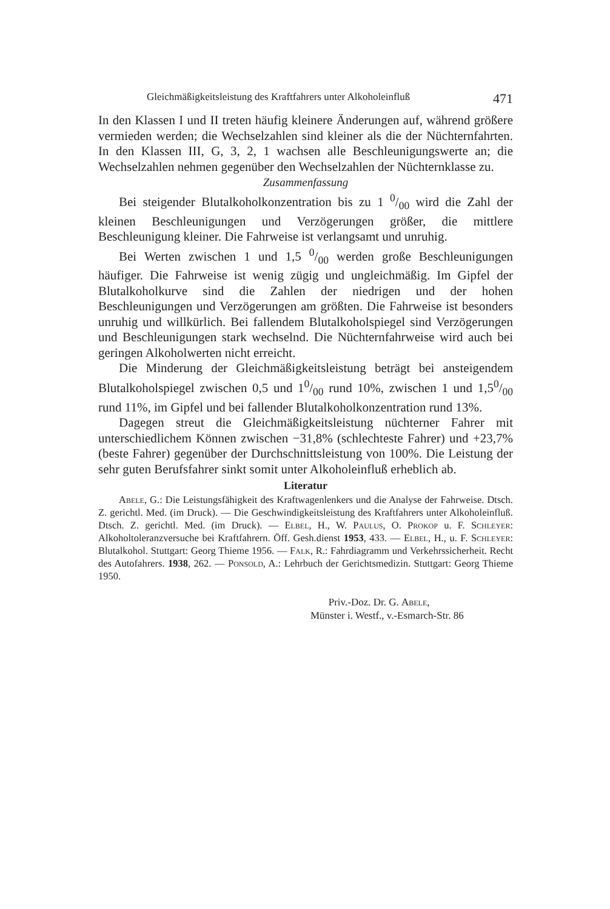Gleichmäßigkeitsleistung des Kraftfahrers unter Alkoholeinfluß 471
In den Klassen I und II treten häufig kleinere Änderungen auf, während größere vermieden werden; die Wechselzahlen sind kleiner als die der Nüchternfahrten. In den Klassen III, G, 3, 2, 1 wachsen alle Beschleunigungswerte an; die Wechselzahlen nehmen gegenüber den Wechselzahlen der Nüchternklasse zu.
Zusammenfassung
Bei steigender Blutalkoholkonzentration bis zu 1 0/00 wird die Zahl der kleinen Beschleunigungen und Verzögerungen größer, die mittlere Beschleunigung kleiner. Die Fahrweise ist verlangsamt und unruhig.
Bei Werten zwischen 1 und 1,5 0/00 werden große Beschleunigungen häufiger. Die Fahrweise ist wenig zügig und ungleichmäßig. Im Gipfel der Blutalkoholkurve sind die Zahlen der niedrigen und der hohen Beschleunigungen und Verzögerungen am größten. Die Fahrweise ist besonders unruhig und willkürlich. Bei fallendem Blutalkoholspiegel sind Verzögerungen und Beschleunigungen stark wechselnd. Die Nüchternfahrweise wird auch bei geringen Alkoholwerten nicht erreicht.
Die Minderung der Gleichmäßigkeitsleistung beträgt bei ansteigendem Blutalkoholspiegel zwischen 0,5 und 10/00 rund 10%, zwischen 1 und 1,50/00 rund 11%, im Gipfel und bei fallender Blutalkoholkonzentration rund 13%.
Dagegen streut die Gleichmäßigkeitsleistung nüchterner Fahrer mit unterschiedlichem Können zwischen −31,8% (schlechteste Fahrer) und +23,7% (beste Fahrer) gegenüber der Durchschnittsleistung von 100%. Die Leistung der sehr guten Berufsfahrer sinkt somit unter Alkoholeinfluß erheblich ab.
Literatur
Abele, G.: Die Leistungsfähigkeit des Kraftwagenlenkers und die Analyse der Fahrweise. Dtsch. Z. gerichtl. Med. (im Druck). — Die Geschwindigkeitsleistung des Kraftfahrers unter Alkoholeinfluß. Dtsch. Z. gerichtl. Med. (im Druck). — Elbel, H., W. Paulus, O. Prokop u. F. Schleyer: Alkoholtoleranzversuche bei Kraftfahrern. Öff. Gesh.dienst 1953, 433. — Elbel, H., u. F. Schleyer: Blutalkohol. Stuttgart: Georg Thieme 1956. — Falk, R.: Fahrdiagramm und Verkehrssicherheit. Recht des Autofahrers. 1938, 262. — Ponsold, A.: Lehrbuch der Gerichtsmedizin. Stuttgart: Georg Thieme 1950.
Priv.-Doz. Dr. G. Abele,
Münster i. Westf., v.-Esmarch-Str. 86